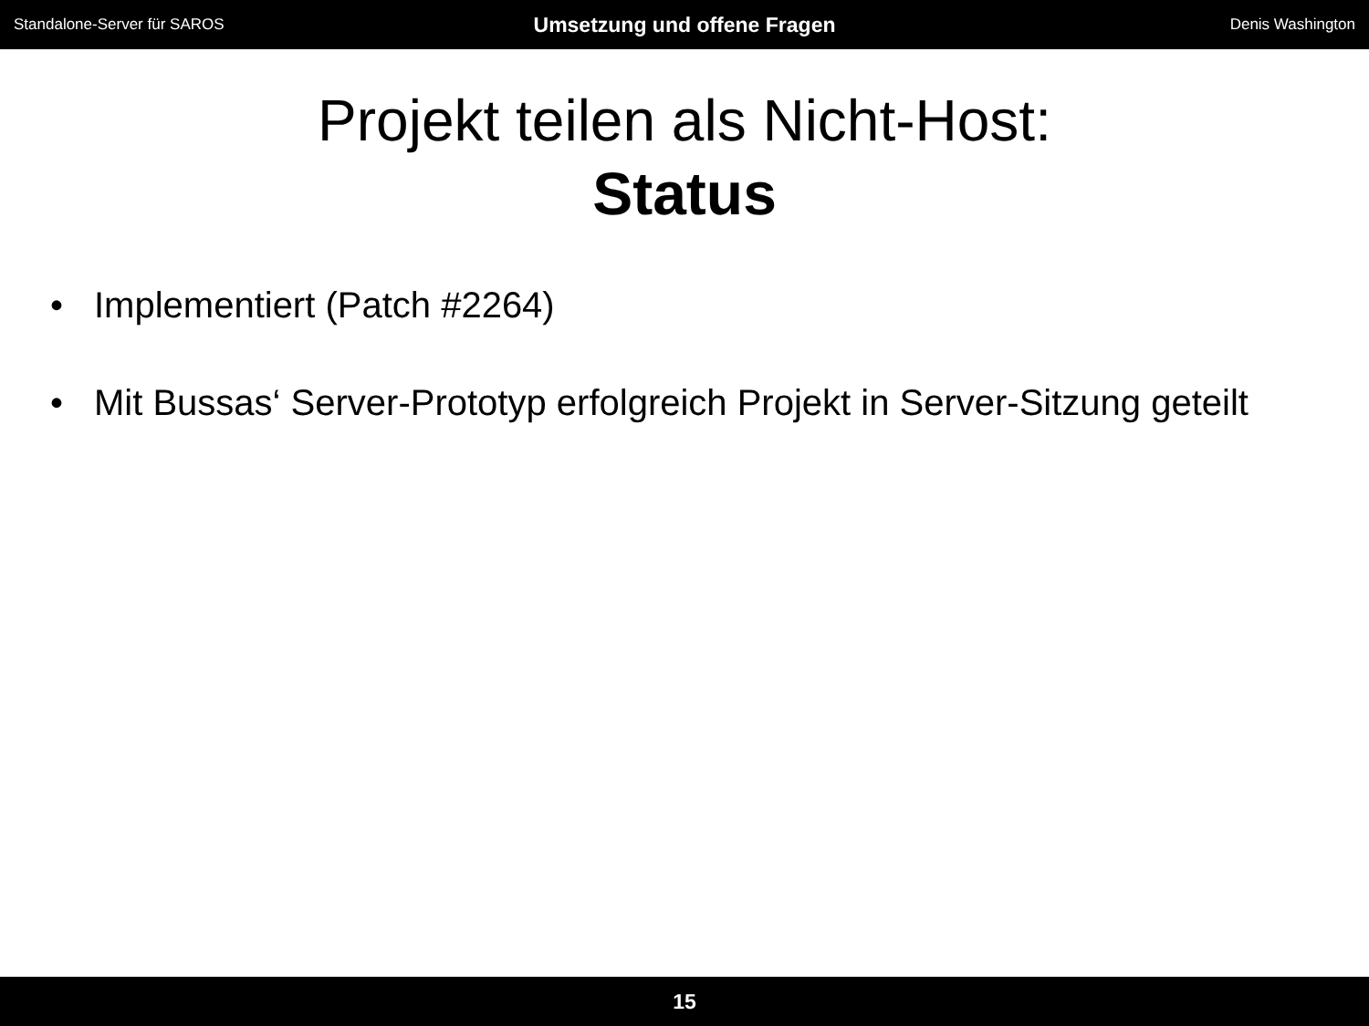Standalone-Server für SAROS
Umsetzung und offene Fragen
Denis Washington
Projekt teilen als Nicht-Host:
Status
• Implementiert (Patch #2264)
• Mit Bussas‘ Server-Prototyp erfolgreich Projekt in Server-Sitzung geteilt
15